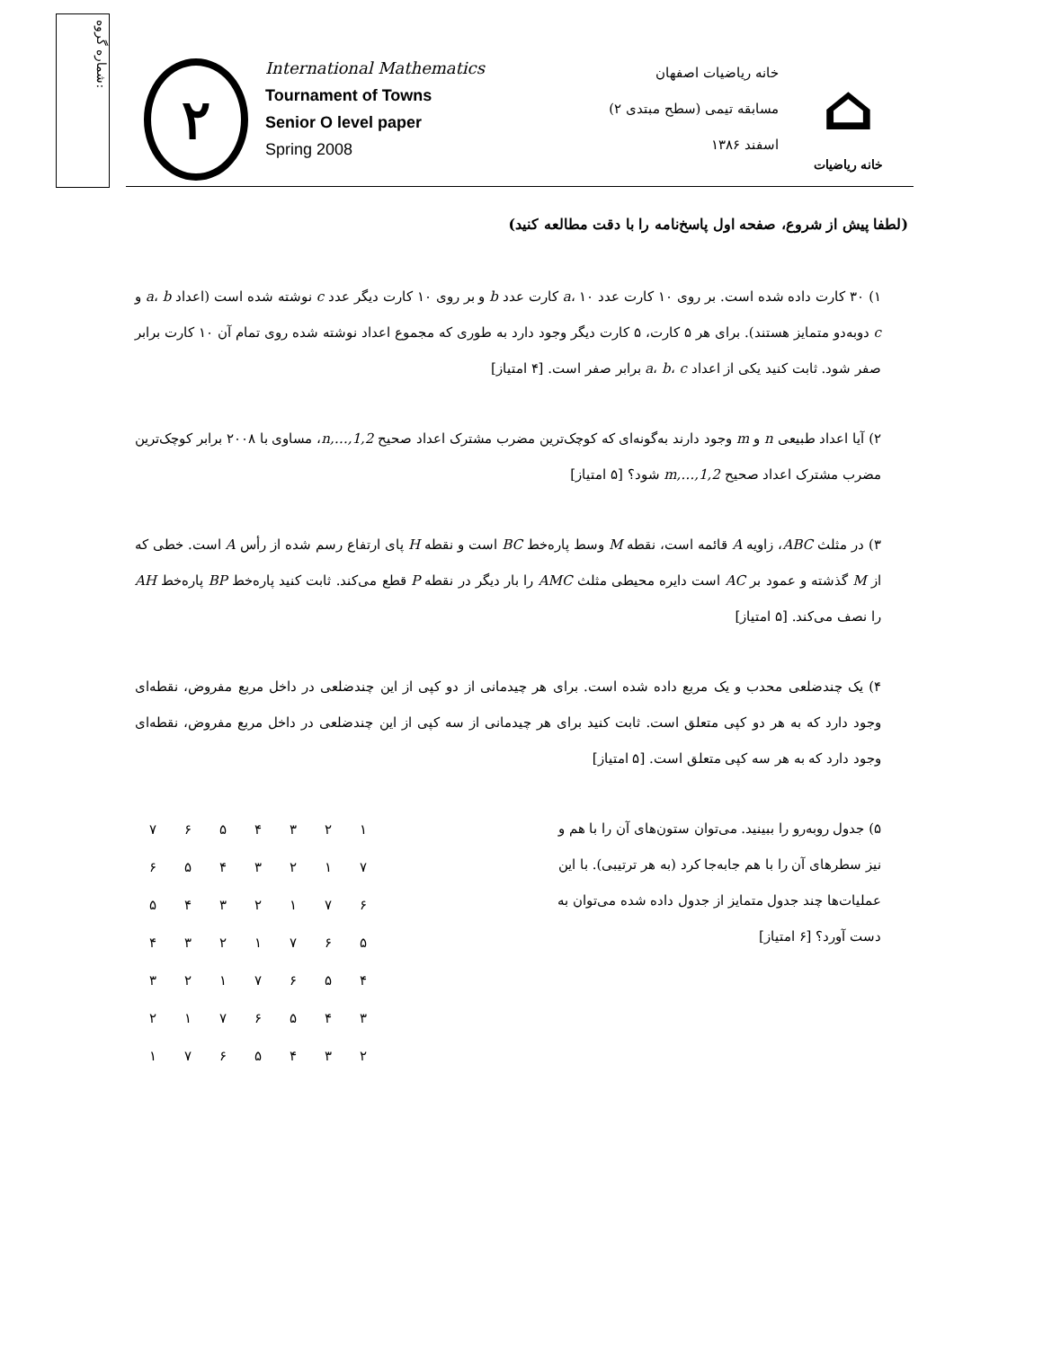شماره گروه:
۲
International Mathematics
Tournament of Towns
Senior O level paper
Spring 2008
خانه ریاضیات اصفهان
مسابقه تیمی (سطح مبتدی ۲)
اسفند ۱۳۸۶
⌂
خانه ریاضیات
(لطفا پیش از شروع، صفحه اول پاسخ‌نامه را با دقت مطالعه کنید)
۱) ۳۰ کارت داده شده است. بر روی ۱۰ کارت عدد a، ۱۰ کارت عدد b و بر روی ۱۰ کارت دیگر عدد c نوشته شده است (اعداد a، b و c دوبه‌دو متمایز هستند). برای هر ۵ کارت، ۵ کارت دیگر وجود دارد به طوری که مجموع اعداد نوشته شده روی تمام آن ۱۰ کارت برابر صفر شود. ثابت کنید یکی از اعداد a، b، c برابر صفر است. [۴ امتیاز]
۲) آیا اعداد طبیعی n و m وجود دارند به‌گونه‌ای که کوچک‌ترین مضرب مشترک اعداد صحیح 1,2,…,n، مساوی با ۲۰۰۸ برابر کوچک‌ترین مضرب مشترک اعداد صحیح 1,2,…,m شود؟ [۵ امتیاز]
۳) در مثلث ABC، زاویه A قائمه است، نقطه M وسط پاره‌خط BC است و نقطه H پای ارتفاع رسم شده از رأس A است. خطی که از M گذشته و عمود بر AC است دایره محیطی مثلث AMC را بار دیگر در نقطه P قطع می‌کند. ثابت کنید پاره‌خط BP پاره‌خط AH را نصف می‌کند. [۵ امتیاز]
۴) یک چندضلعی محدب و یک مربع داده شده است. برای هر چیدمانی از دو کپی از این چندضلعی در داخل مربع مفروض، نقطه‌ای وجود دارد که به هر دو کپی متعلق است. ثابت کنید برای هر چیدمانی از سه کپی از این چندضلعی در داخل مربع مفروض، نقطه‌ای وجود دارد که به هر سه کپی متعلق است. [۵ امتیاز]
۵) جدول روبه‌رو را ببینید. می‌توان ستون‌های آن را با هم و نیز سطرهای آن را با هم جابه‌جا کرد (به هر ترتیبی). با این عملیات‌ها چند جدول متمایز از جدول داده شده می‌توان به دست آورد؟ [۶ امتیاز]
| ۱ | ۲ | ۳ | ۴ | ۵ | ۶ | ۷ |
| ۷ | ۱ | ۲ | ۳ | ۴ | ۵ | ۶ |
| ۶ | ۷ | ۱ | ۲ | ۳ | ۴ | ۵ |
| ۵ | ۶ | ۷ | ۱ | ۲ | ۳ | ۴ |
| ۴ | ۵ | ۶ | ۷ | ۱ | ۲ | ۳ |
| ۳ | ۴ | ۵ | ۶ | ۷ | ۱ | ۲ |
| ۲ | ۳ | ۴ | ۵ | ۶ | ۷ | ۱ |